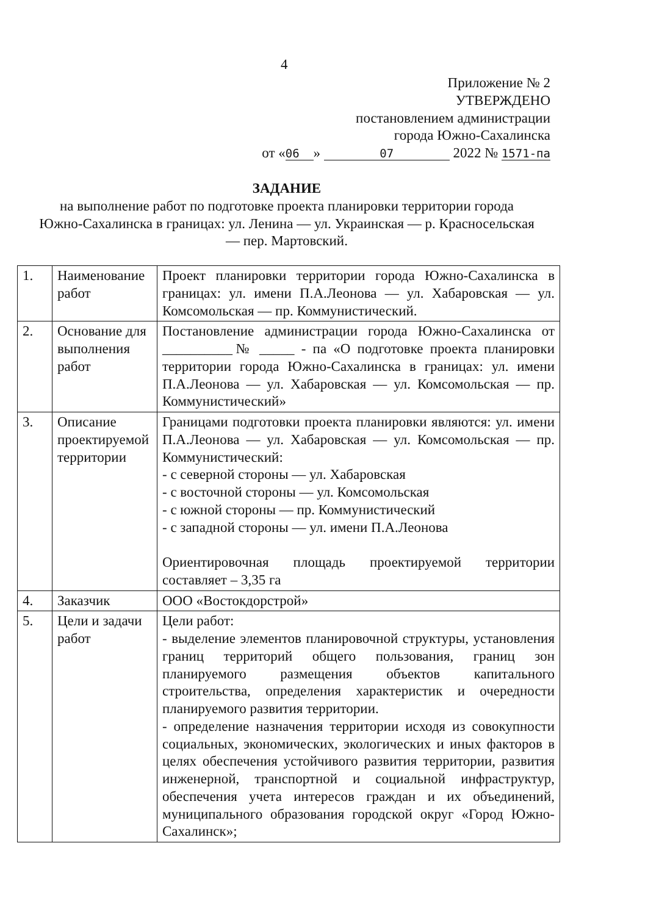4
Приложение № 2
УТВЕРЖДЕНО
постановлением администрации
города Южно-Сахалинска
от «06 » 07 2022 № 1571-па
ЗАДАНИЕ
на выполнение работ по подготовке проекта планировки территории города Южно-Сахалинска в границах: ул. Ленина — ул. Украинская — р. Красносельская — пер. Мартовский.
| 1. | Наименование работ | Проект планировки территории города Южно-Сахалинска в границах: ул. имени П.А.Леонова — ул. Хабаровская — ул. Комсомольская — пр. Коммунистический. |
| 2. | Основание для выполнения работ | Постановление администрации города Южно-Сахалинска от __________№ _____ - па «О подготовке проекта планировки территории города Южно-Сахалинска в границах: ул. имени П.А.Леонова — ул. Хабаровская — ул. Комсомольская — пр. Коммунистический» |
| 3. | Описание проектируемой территории | Границами подготовки проекта планировки являются: ул. имени П.А.Леонова — ул. Хабаровская — ул. Комсомольская — пр. Коммунистический: - с северной стороны — ул. Хабаровская - с восточной стороны — ул. Комсомольская - с южной стороны — пр. Коммунистический - с западной стороны — ул. имени П.А.Леонова Ориентировочная площадь проектируемой территории составляет – 3,35 га |
| 4. | Заказчик | ООО «Востокдорстрой» |
| 5. | Цели и задачи работ | Цели работ: - выделение элементов планировочной структуры, установления границ территорий общего пользования, границ зон планируемого размещения объектов капитального строительства, определения характеристик и очередности планируемого развития территории. - определение назначения территории исходя из совокупности социальных, экономических, экологических и иных факторов в целях обеспечения устойчивого развития территории, развития инженерной, транспортной и социальной инфраструктур, обеспечения учета интересов граждан и их объединений, муниципального образования городской округ «Город Южно-Сахалинск»; |